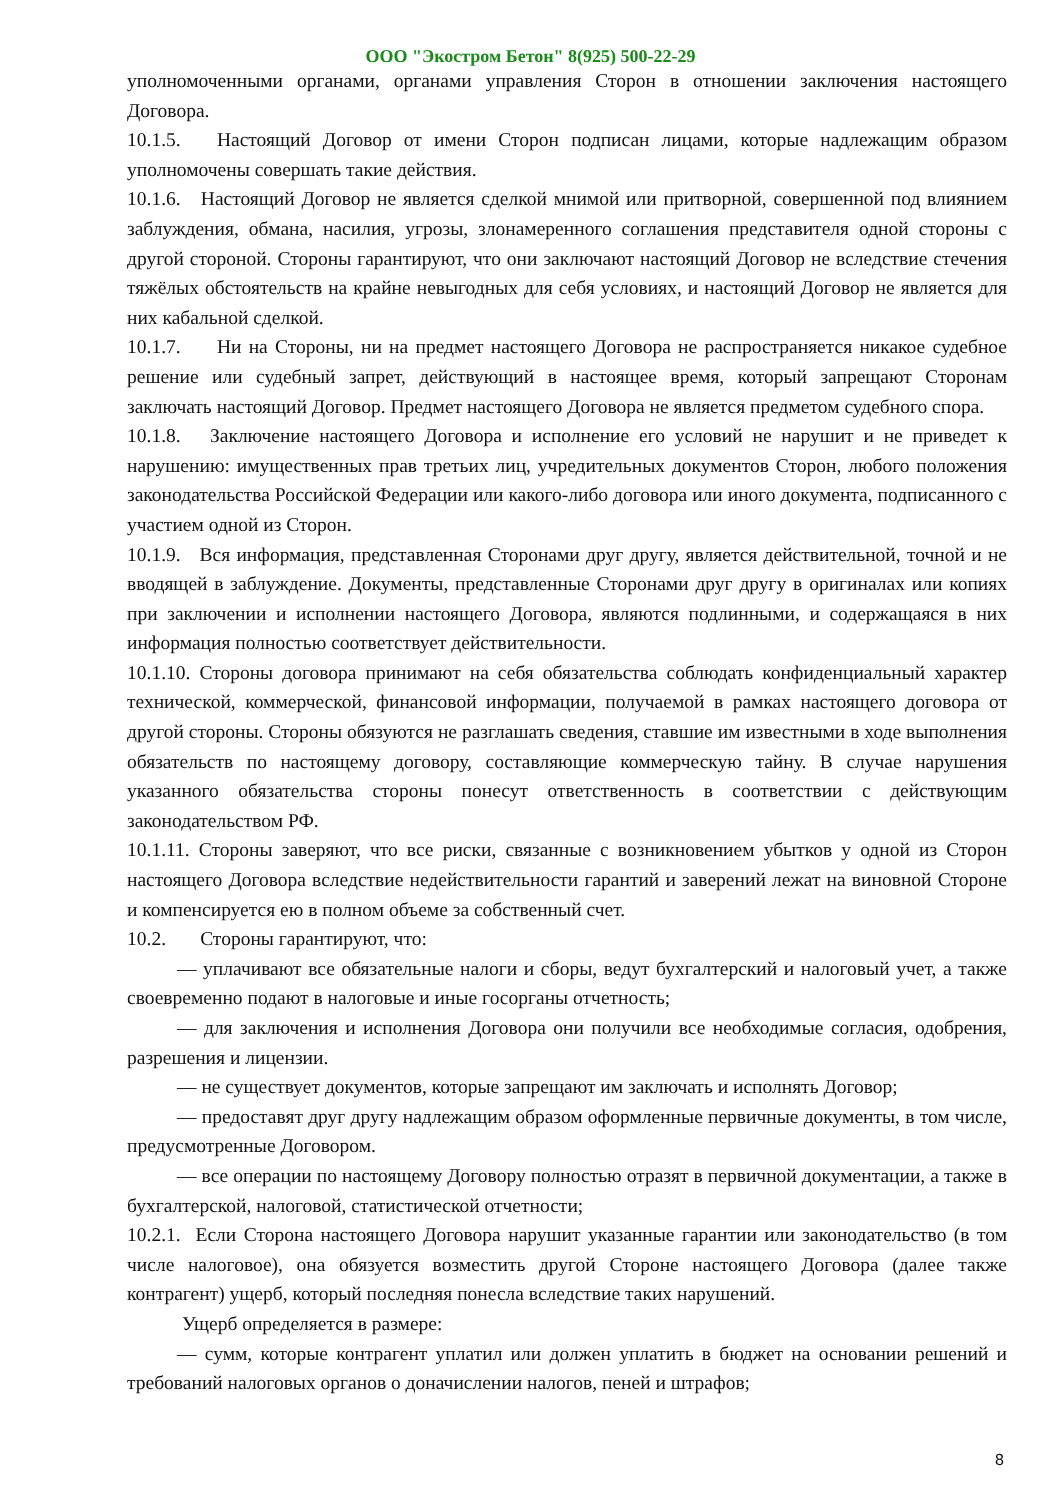ООО "Экостром Бетон" 8(925) 500-22-29
уполномоченными органами, органами управления Сторон в отношении заключения настоящего Договора.
10.1.5. Настоящий Договор от имени Сторон подписан лицами, которые надлежащим образом уполномочены совершать такие действия.
10.1.6. Настоящий Договор не является сделкой мнимой или притворной, совершенной под влиянием заблуждения, обмана, насилия, угрозы, злонамеренного соглашения представителя одной стороны с другой стороной. Стороны гарантируют, что они заключают настоящий Договор не вследствие стечения тяжёлых обстоятельств на крайне невыгодных для себя условиях, и настоящий Договор не является для них кабальной сделкой.
10.1.7. Ни на Стороны, ни на предмет настоящего Договора не распространяется никакое судебное решение или судебный запрет, действующий в настоящее время, который запрещают Сторонам заключать настоящий Договор. Предмет настоящего Договора не является предметом судебного спора.
10.1.8. Заключение настоящего Договора и исполнение его условий не нарушит и не приведет к нарушению: имущественных прав третьих лиц, учредительных документов Сторон, любого положения законодательства Российской Федерации или какого-либо договора или иного документа, подписанного с участием одной из Сторон.
10.1.9. Вся информация, представленная Сторонами друг другу, является действительной, точной и не вводящей в заблуждение. Документы, представленные Сторонами друг другу в оригиналах или копиях при заключении и исполнении настоящего Договора, являются подлинными, и содержащаяся в них информация полностью соответствует действительности.
10.1.10. Стороны договора принимают на себя обязательства соблюдать конфиденциальный характер технической, коммерческой, финансовой информации, получаемой в рамках настоящего договора от другой стороны. Стороны обязуются не разглашать сведения, ставшие им известными в ходе выполнения обязательств по настоящему договору, составляющие коммерческую тайну. В случае нарушения указанного обязательства стороны понесут ответственность в соответствии с действующим законодательством РФ.
10.1.11. Стороны заверяют, что все риски, связанные с возникновением убытков у одной из Сторон настоящего Договора вследствие недействительности гарантий и заверений лежат на виновной Стороне и компенсируется ею в полном объеме за собственный счет.
10.2. Стороны гарантируют, что:
— уплачивают все обязательные налоги и сборы, ведут бухгалтерский и налоговый учет, а также своевременно подают в налоговые и иные госорганы отчетность;
— для заключения и исполнения Договора они получили все необходимые согласия, одобрения, разрешения и лицензии.
— не существует документов, которые запрещают им заключать и исполнять Договор;
— предоставят друг другу надлежащим образом оформленные первичные документы, в том числе, предусмотренные Договором.
— все операции по настоящему Договору полностью отразят в первичной документации, а также в бухгалтерской, налоговой, статистической отчетности;
10.2.1. Если Сторона настоящего Договора нарушит указанные гарантии или законодательство (в том числе налоговое), она обязуется возместить другой Стороне настоящего Договора (далее также контрагент) ущерб, который последняя понесла вследствие таких нарушений.
Ущерб определяется в размере:
— сумм, которые контрагент уплатил или должен уплатить в бюджет на основании решений и требований налоговых органов о доначислении налогов, пеней и штрафов;
8